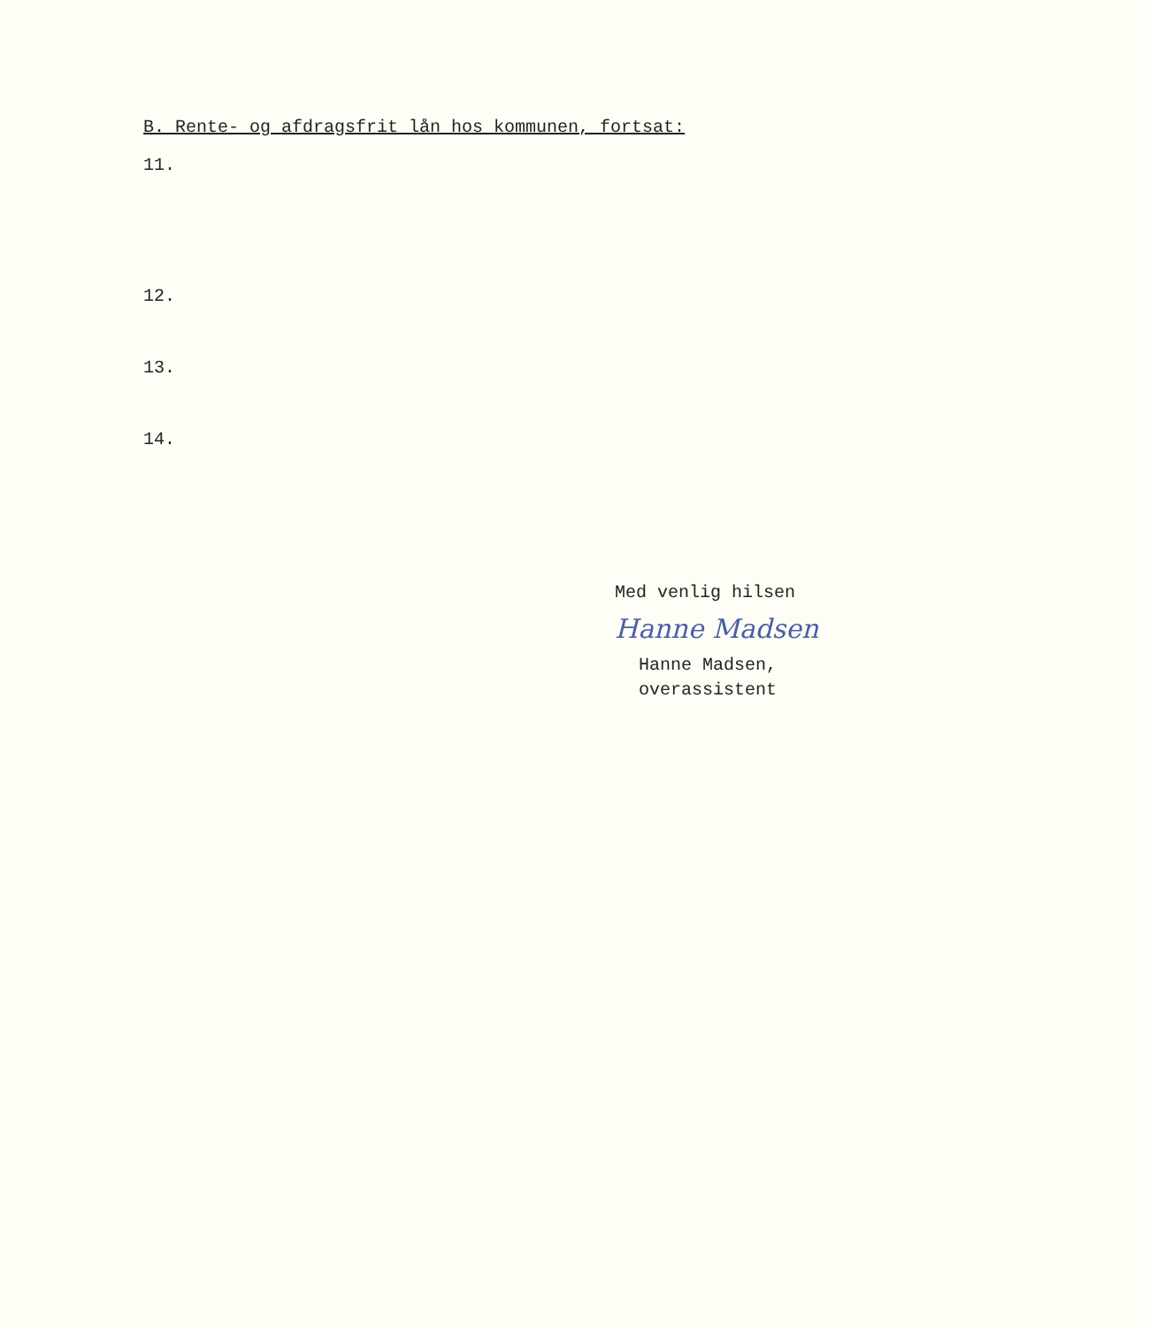B. Rente- og afdragsfrit lån hos kommunen, fortsat:
11.
12.
13.
14.
Med venlig hilsen
Hanne Madsen
Hanne Madsen,
overassistent